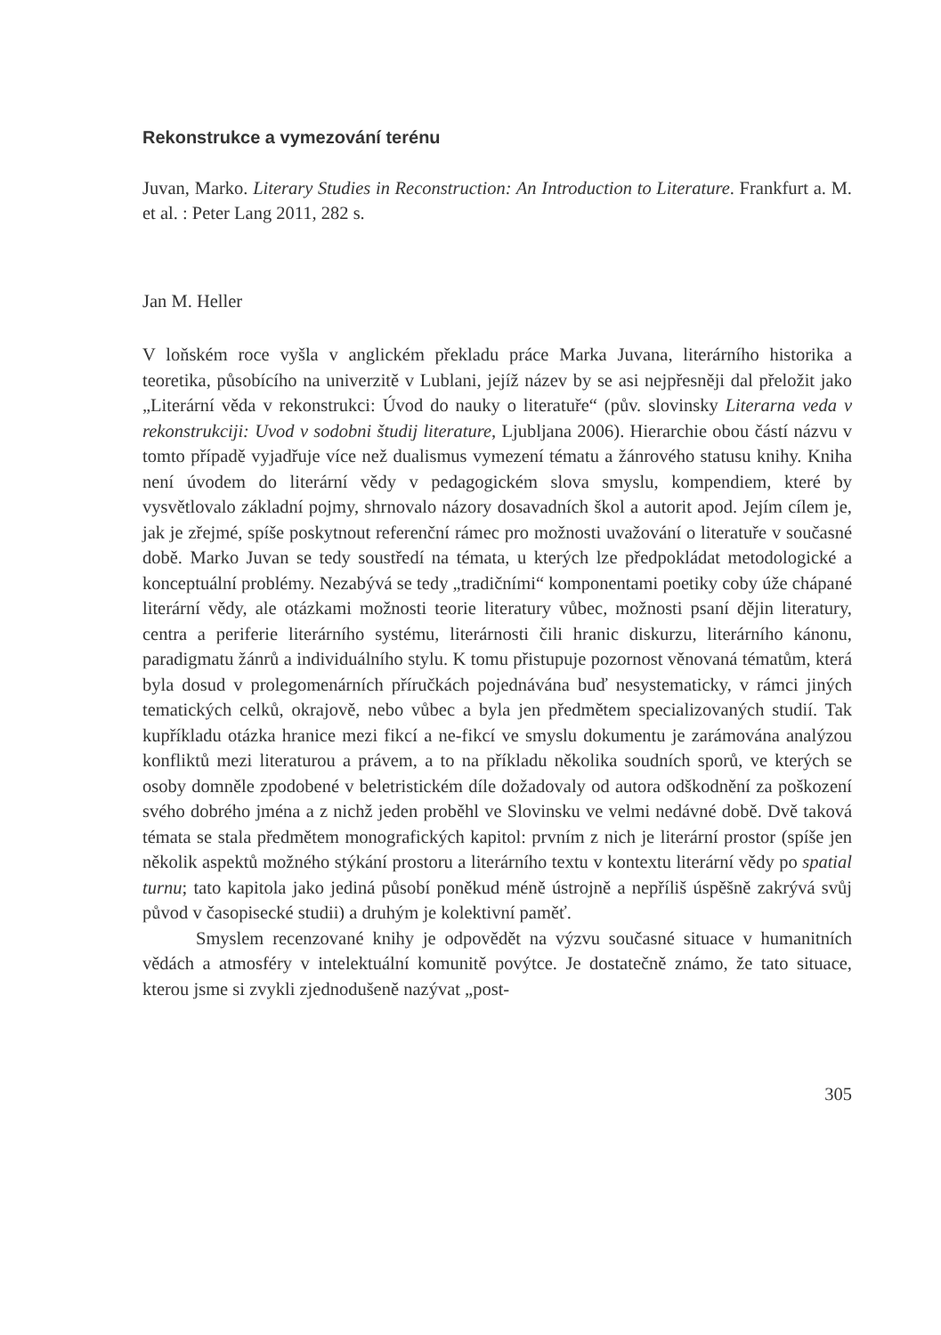Rekonstrukce a vymezování terénu
Juvan, Marko. Literary Studies in Reconstruction: An Introduction to Literature. Frankfurt a. M. et al. : Peter Lang 2011, 282 s.
Jan M. Heller
V loňském roce vyšla v anglickém překladu práce Marka Juvana, literárního historika a teoretika, působícího na univerzitě v Lublani, jejíž název by se asi nejpřesněji dal přeložit jako „Literární věda v rekonstrukci: Úvod do nauky o literatuře“ (pův. slovinsky Literarna veda v rekonstrukciji: Uvod v sodobni študij literature, Ljubljana 2006). Hierarchie obou částí názvu v tomto případě vyjadřuje více než dualismus vymezení tématu a žánrového statusu knihy. Kniha není úvodem do literární vědy v pedagogickém slova smyslu, kompendiem, které by vysvětlovalo základní pojmy, shrnovalo názory dosavadních škol a autorit apod. Jejím cílem je, jak je zřejmé, spíše poskytnout referenční rámec pro možnosti uvažování o literatuře v současné době. Marko Juvan se tedy soustředí na témata, u kterých lze předpokládat metodologické a konceptuální problémy. Nezabývá se tedy „tradičními“ komponentami poetiky coby úže chápané literární vědy, ale otázkami možnosti teorie literatury vůbec, možnosti psaní dějin literatury, centra a periferie literárního systému, literárnosti čili hranic diskurzu, literárního kánonu, paradigmatu žánrů a individuálního stylu. K tomu přistupuje pozornost věnovaná tématům, která byla dosud v prolegomenárních příručkách pojednávána buď nesystematicky, v rámci jiných tematických celků, okrajově, nebo vůbec a byla jen předmětem specializovaných studií. Tak kupříkladu otázka hranice mezi fikcí a ne-fikcí ve smyslu dokumentu je zarámována analýzou konfliktů mezi literaturou a právem, a to na příkladu několika soudních sporů, ve kterých se osoby domněle zpodobené v beletristickém díle dožadovaly od autora odškodnění za poškození svého dobrého jména a z nichž jeden proběhl ve Slovinsku ve velmi nedávné době. Dvě taková témata se stala předmětem monografických kapitol: prvním z nich je literární prostor (spíše jen několik aspektů možného stýkání prostoru a literárního textu v kontextu literární vědy po spatial turnu; tato kapitola jako jediná působí poněkud méně ústrojně a nepříliš úspěšně zakrývá svůj původ v časopisecké studii) a druhým je kolektivní paměť.
Smyslem recenzované knihy je odpovědět na výzvu současné situace v humanitních vědách a atmosféry v intelektuální komunitě povýtce. Je dostatečně známo, že tato situace, kterou jsme si zvykli zjednodušeně nazývat „post-
305